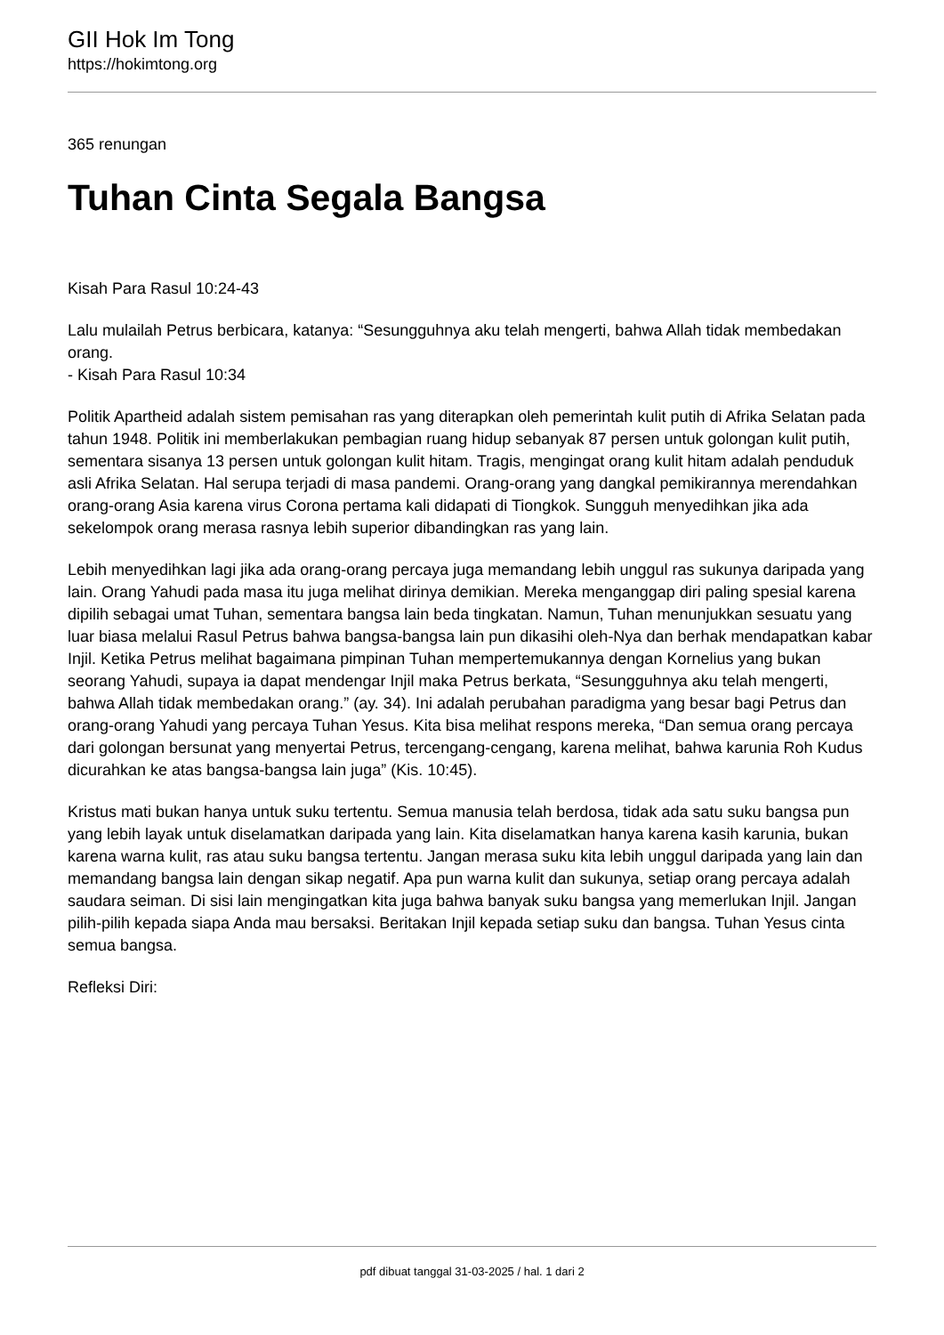GII Hok Im Tong
https://hokimtong.org
365 renungan
Tuhan Cinta Segala Bangsa
Kisah Para Rasul 10:24-43
Lalu mulailah Petrus berbicara, katanya: “Sesungguhnya aku telah mengerti, bahwa Allah tidak membedakan orang.
- Kisah Para Rasul 10:34
Politik Apartheid adalah sistem pemisahan ras yang diterapkan oleh pemerintah kulit putih di Afrika Selatan pada tahun 1948. Politik ini memberlakukan pembagian ruang hidup sebanyak 87 persen untuk golongan kulit putih, sementara sisanya 13 persen untuk golongan kulit hitam. Tragis, mengingat orang kulit hitam adalah penduduk asli Afrika Selatan. Hal serupa terjadi di masa pandemi. Orang-orang yang dangkal pemikirannya merendahkan orang-orang Asia karena virus Corona pertama kali didapati di Tiongkok. Sungguh menyedihkan jika ada sekelompok orang merasa rasnya lebih superior dibandingkan ras yang lain.
Lebih menyedihkan lagi jika ada orang-orang percaya juga memandang lebih unggul ras sukunya daripada yang lain. Orang Yahudi pada masa itu juga melihat dirinya demikian. Mereka menganggap diri paling spesial karena dipilih sebagai umat Tuhan, sementara bangsa lain beda tingkatan. Namun, Tuhan menunjukkan sesuatu yang luar biasa melalui Rasul Petrus bahwa bangsa-bangsa lain pun dikasihi oleh-Nya dan berhak mendapatkan kabar Injil. Ketika Petrus melihat bagaimana pimpinan Tuhan mempertemukannya dengan Kornelius yang bukan seorang Yahudi, supaya ia dapat mendengar Injil maka Petrus berkata, “Sesungguhnya aku telah mengerti, bahwa Allah tidak membedakan orang.” (ay. 34). Ini adalah perubahan paradigma yang besar bagi Petrus dan orang-orang Yahudi yang percaya Tuhan Yesus. Kita bisa melihat respons mereka, “Dan semua orang percaya dari golongan bersunat yang menyertai Petrus, tercengang-cengang, karena melihat, bahwa karunia Roh Kudus dicurahkan ke atas bangsa-bangsa lain juga” (Kis. 10:45).
Kristus mati bukan hanya untuk suku tertentu. Semua manusia telah berdosa, tidak ada satu suku bangsa pun yang lebih layak untuk diselamatkan daripada yang lain. Kita diselamatkan hanya karena kasih karunia, bukan karena warna kulit, ras atau suku bangsa tertentu. Jangan merasa suku kita lebih unggul daripada yang lain dan memandang bangsa lain dengan sikap negatif. Apa pun warna kulit dan sukunya, setiap orang percaya adalah saudara seiman. Di sisi lain mengingatkan kita juga bahwa banyak suku bangsa yang memerlukan Injil. Jangan pilih-pilih kepada siapa Anda mau bersaksi. Beritakan Injil kepada setiap suku dan bangsa. Tuhan Yesus cinta semua bangsa.
Refleksi Diri:
pdf dibuat tanggal 31-03-2025 / hal. 1 dari 2